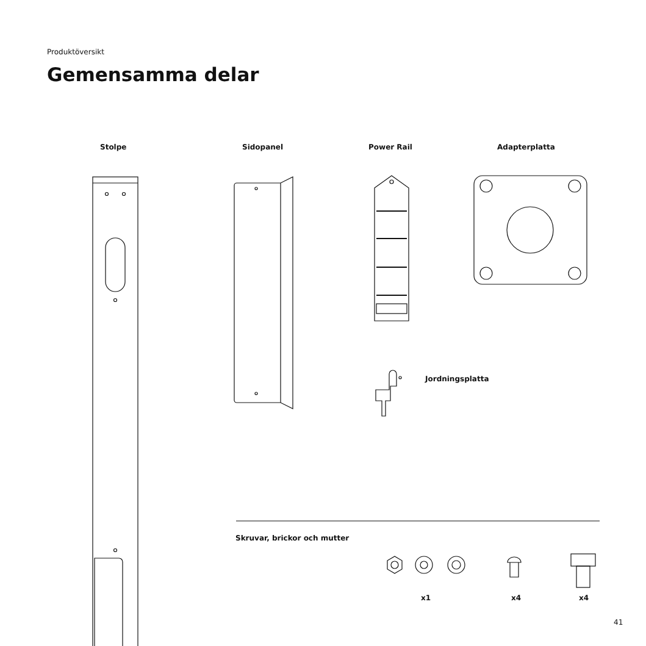Produktöversikt
Gemensamma delar
Stolpe Sidopanel Power Rail Adapterplatta
Jordningsplatta
Skruvar, brickor och mutter
x1 x4 x4
41